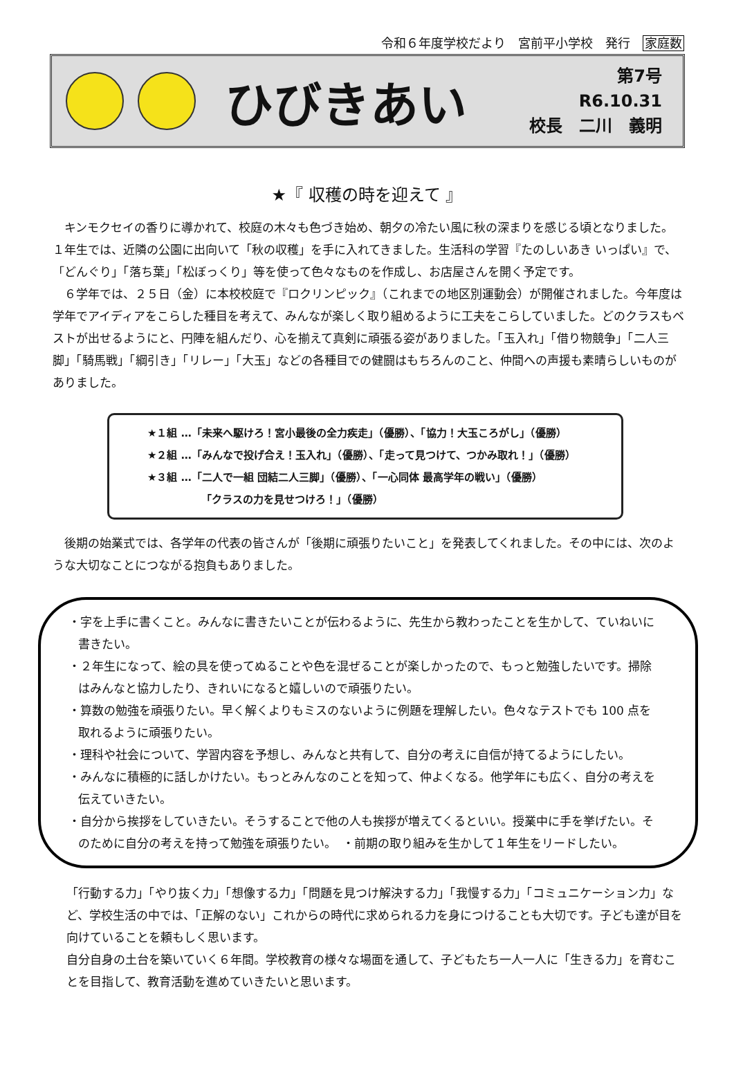令和６年度学校だより　宮前平小学校　発行　家庭数
ひびきあい
第7号
R6.10.31
校長　二川　義明
★『 収穫の時を迎えて 』
　キンモクセイの香りに導かれて、校庭の木々も色づき始め、朝夕の冷たい風に秋の深まりを感じる頃となりました。 １年生では、近隣の公園に出向いて「秋の収穫」を手に入れてきました。生活科の学習『たのしいあき いっぱい』で、「どんぐり」「落ち葉」「松ぼっくり」等を使って色々なものを作成し、お店屋さんを開く予定です。
　６学年では、２５日（金）に本校校庭で『ロクリンピック』（これまでの地区別運動会）が開催されました。今年度は学年でアイディアをこらした種目を考えて、みんなが楽しく取り組めるように工夫をこらしていました。どのクラスもベストが出せるようにと、円陣を組んだり、心を揃えて真剣に頑張る姿がありました。「玉入れ」「借り物競争」「二人三脚」「騎馬戦」「綱引き」「リレー」「大玉」などの各種目での健闘はもちろんのこと、仲間への声援も素晴らしいものがありました。
★１組 …「未来へ駆けろ！宮小最後の全力疾走」（優勝）、「協力！大玉ころがし」（優勝）
★２組 …「みんなで投げ合え！玉入れ」（優勝）、「走って見つけて、つかみ取れ！」（優勝）
★３組 …「二人で一組 団結二人三脚」（優勝）、「一心同体 最高学年の戦い」（優勝）
「クラスの力を見せつけろ！」（優勝）
　後期の始業式では、各学年の代表の皆さんが「後期に頑張りたいこと」を発表してくれました。その中には、次のような大切なことにつながる抱負もありました。
・字を上手に書くこと。みんなに書きたいことが伝わるように、先生から教わったことを生かして、ていねいに書きたい。
・２年生になって、絵の具を使ってぬることや色を混ぜることが楽しかったので、もっと勉強したいです。掃除はみんなと協力したり、きれいになると嬉しいので頑張りたい。
・算数の勉強を頑張りたい。早く解くよりもミスのないように例題を理解したい。色々なテストでも 100 点を取れるように頑張りたい。
・理科や社会について、学習内容を予想し、みんなと共有して、自分の考えに自信が持てるようにしたい。
・みんなに積極的に話しかけたい。もっとみんなのことを知って、仲よくなる。他学年にも広く、自分の考えを伝えていきたい。
・自分から挨拶をしていきたい。そうすることで他の人も挨拶が増えてくるといい。授業中に手を挙げたい。そのために自分の考えを持って勉強を頑張りたい。　・前期の取り組みを生かして１年生をリードしたい。
「行動する力」「やり抜く力」「想像する力」「問題を見つけ解決する力」「我慢する力」「コミュニケーション力」など、学校生活の中では、「正解のない」これからの時代に求められる力を身につけることも大切です。子ども達が目を向けていることを頼もしく思います。
自分自身の土台を築いていく６年間。学校教育の様々な場面を通して、子どもたち一人一人に「生きる力」を育むことを目指して、教育活動を進めていきたいと思います。